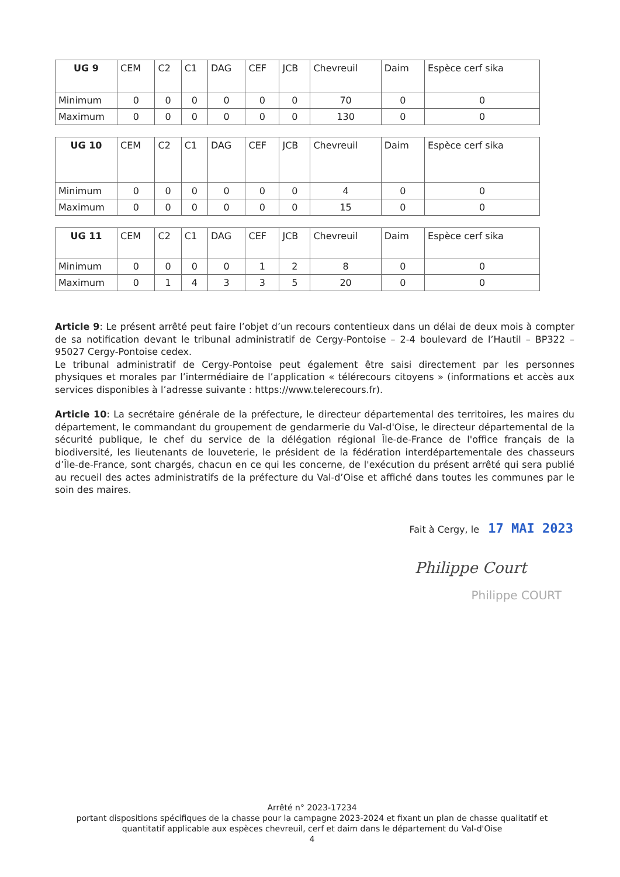| UG 9 | CEM | C2 | C1 | DAG | CEF | JCB | Chevreuil | Daim | Espèce cerf sika |
| --- | --- | --- | --- | --- | --- | --- | --- | --- | --- |
| Minimum | 0 | 0 | 0 | 0 | 0 | 0 | 70 | 0 | 0 |
| Maximum | 0 | 0 | 0 | 0 | 0 | 0 | 130 | 0 | 0 |
| UG 10 | CEM | C2 | C1 | DAG | CEF | JCB | Chevreuil | Daim | Espèce cerf sika |
| --- | --- | --- | --- | --- | --- | --- | --- | --- | --- |
| Minimum | 0 | 0 | 0 | 0 | 0 | 0 | 4 | 0 | 0 |
| Maximum | 0 | 0 | 0 | 0 | 0 | 0 | 15 | 0 | 0 |
| UG 11 | CEM | C2 | C1 | DAG | CEF | JCB | Chevreuil | Daim | Espèce cerf sika |
| --- | --- | --- | --- | --- | --- | --- | --- | --- | --- |
| Minimum | 0 | 0 | 0 | 0 | 1 | 2 | 8 | 0 | 0 |
| Maximum | 0 | 1 | 4 | 3 | 3 | 5 | 20 | 0 | 0 |
Article 9: Le présent arrêté peut faire l’objet d’un recours contentieux dans un délai de deux mois à compter de sa notification devant le tribunal administratif de Cergy-Pontoise – 2-4 boulevard de l’Hautil – BP322 – 95027 Cergy-Pontoise cedex.
Le tribunal administratif de Cergy-Pontoise peut également être saisi directement par les personnes physiques et morales par l’intermédiaire de l’application « télérecours citoyens » (informations et accès aux services disponibles à l’adresse suivante : https://www.telerecours.fr).
Article 10: La secrétaire générale de la préfecture, le directeur départemental des territoires, les maires du département, le commandant du groupement de gendarmerie du Val-d'Oise, le directeur départemental de la sécurité publique, le chef du service de la délégation régional Île-de-France de l'office français de la biodiversité, les lieutenants de louveterie, le président de la fédération interdépartementale des chasseurs d’Île-de-France, sont chargés, chacun en ce qui les concerne, de l'exécution du présent arrêté qui sera publié au recueil des actes administratifs de la préfecture du Val-d’Oise et affiché dans toutes les communes par le soin des maires.
Fait à Cergy, le 17 MAI 2023
Philippe Court
Philippe COURT
Arrêté n° 2023-17234
portant dispositions spécifiques de la chasse pour la campagne 2023-2024 et fixant un plan de chasse qualitatif et quantitatif applicable aux espèces chevreuil, cerf et daim dans le département du Val-d'Oise
4